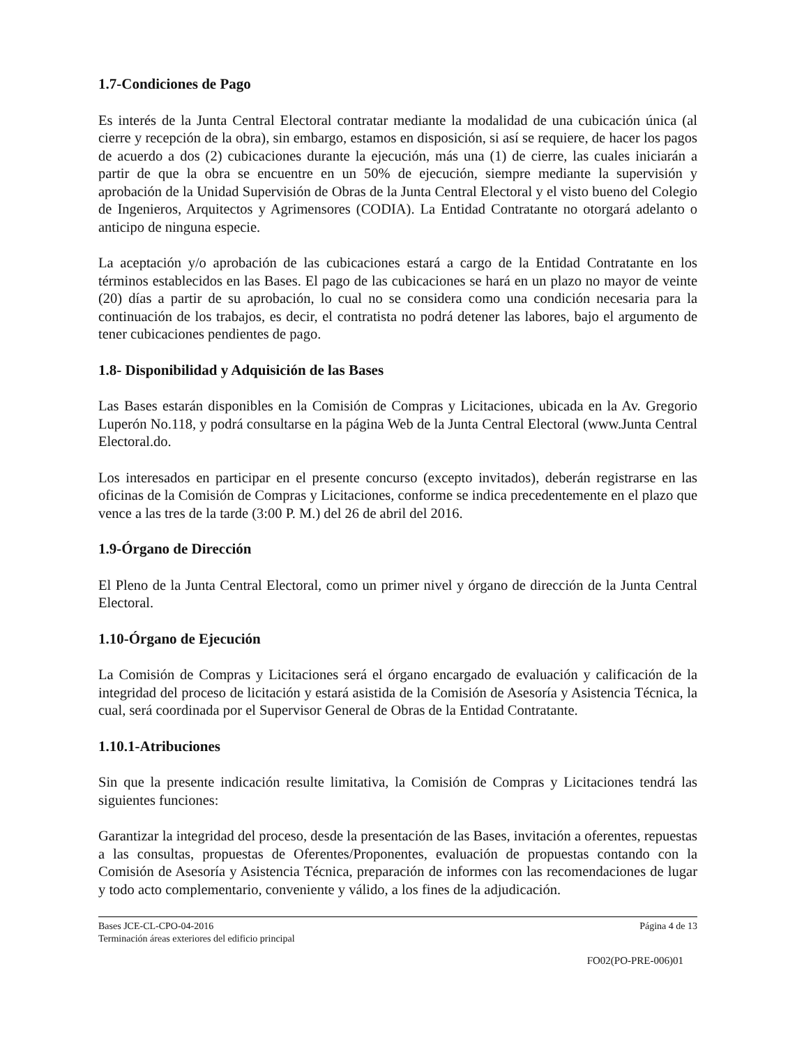1.7-Condiciones de Pago
Es interés de la Junta Central Electoral contratar mediante la modalidad de una cubicación única (al cierre y recepción de la obra), sin embargo, estamos en disposición, si así se requiere, de hacer los pagos de acuerdo a dos (2) cubicaciones durante la ejecución, más una (1) de cierre, las cuales iniciarán a partir de que la obra se encuentre en un 50% de ejecución, siempre mediante la supervisión y aprobación de la Unidad Supervisión de Obras de la Junta Central Electoral y el visto bueno del Colegio de Ingenieros, Arquitectos y Agrimensores (CODIA). La Entidad Contratante no otorgará adelanto o anticipo de ninguna especie.
La aceptación y/o aprobación de las cubicaciones estará a cargo de la Entidad Contratante en los términos establecidos en las Bases. El pago de las cubicaciones se hará en un plazo no mayor de veinte (20) días a partir de su aprobación, lo cual no se considera como una condición necesaria para la continuación de los trabajos, es decir, el contratista no podrá detener las labores, bajo el argumento de tener cubicaciones pendientes de pago.
1.8- Disponibilidad y Adquisición de las Bases
Las Bases estarán disponibles en la Comisión de Compras y Licitaciones, ubicada en la Av. Gregorio Luperón No.118, y podrá consultarse en la página Web de la Junta Central Electoral (www.Junta Central Electoral.do.
Los interesados en participar en el presente concurso (excepto invitados), deberán registrarse en las oficinas de la Comisión de Compras y Licitaciones, conforme se indica precedentemente en el plazo que vence a las tres de la tarde (3:00 P. M.) del 26 de abril del 2016.
1.9-Órgano de Dirección
El Pleno de la Junta Central Electoral, como un primer nivel y órgano de dirección de la Junta Central Electoral.
1.10-Órgano de Ejecución
La Comisión de Compras y Licitaciones será el órgano encargado de evaluación y calificación de la integridad del proceso de licitación y estará asistida de la Comisión de Asesoría y Asistencia Técnica, la cual, será coordinada por el Supervisor General de Obras de la Entidad Contratante.
1.10.1-Atribuciones
Sin que la presente indicación resulte limitativa, la Comisión de Compras y Licitaciones tendrá las siguientes funciones:
Garantizar la integridad del proceso, desde la presentación de las Bases, invitación a oferentes, repuestas a las consultas, propuestas de Oferentes/Proponentes, evaluación de propuestas contando con la Comisión de Asesoría y Asistencia Técnica, preparación de informes con las recomendaciones de lugar y todo acto complementario, conveniente y válido, a los fines de la adjudicación.
Bases JCE-CL-CPO-04-2016
Terminación áreas exteriores del edificio principal
Página 4 de 13
FO02(PO-PRE-006)01